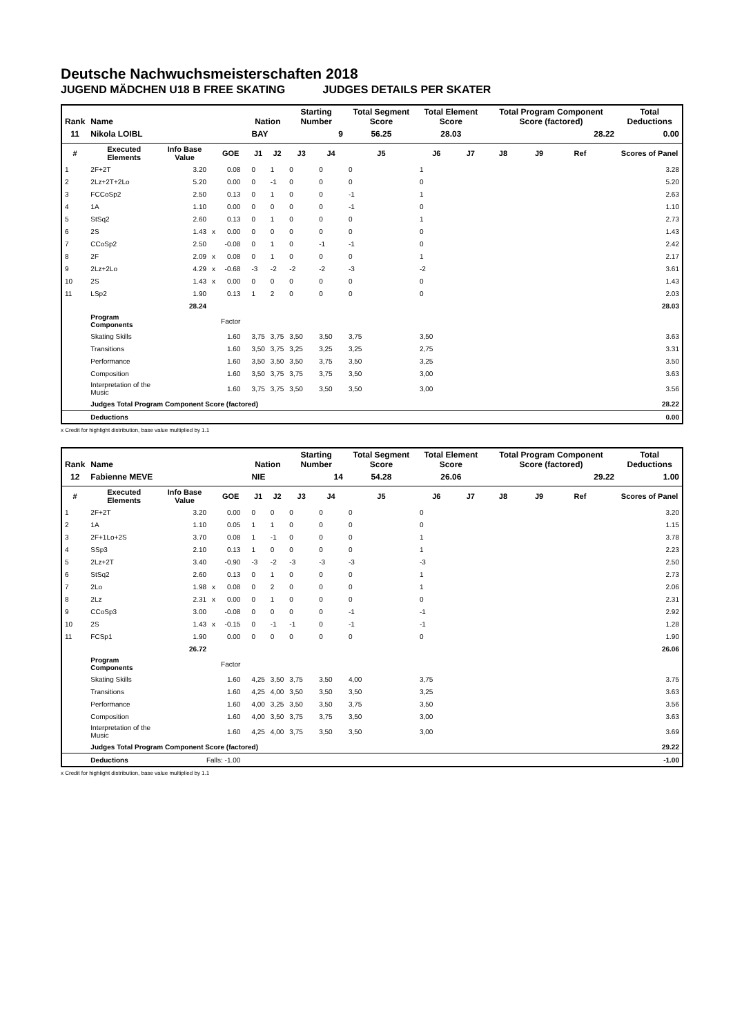Deutsche Nachwuchsmeisterschaften 2018
JUGEND MÄDCHEN U18 B FREE SKATING JUDGES DETAILS PER SKATER
| Rank | Name | | | | | Nation | | Starting Number | | Total Segment Score | Total Element Score | | Total Program Component Score (factored) | | | | Total Deductions |
| --- | --- | --- | --- | --- | --- | --- | --- | --- | --- | --- | --- | --- | --- | --- | --- | --- | --- |
| 11 | Nikola LOIBL | | | | | BAY | | 9 | | 56.25 | 28.03 | | 28.22 | | | | 0.00 |
| # | Executed Elements | Info Base Value | | GOE | | J1 | J2 | J3 | J4 | J5 | J6 | J7 | J8 | J9 | Ref | | Scores of Panel |
| 1 | 2F+2T | 3.20 | | 0.08 | | 0 | 1 | 0 | 0 | 0 | 1 | | | | | | 3.28 |
| 2 | 2Lz+2T+2Lo | 5.20 | | 0.00 | | 0 | -1 | 0 | 0 | 0 | 0 | | | | | | 5.20 |
| 3 | FCCoSp2 | 2.50 | | 0.13 | | 0 | 1 | 0 | 0 | -1 | 1 | | | | | | 2.63 |
| 4 | 1A | 1.10 | | 0.00 | | 0 | 0 | 0 | 0 | -1 | 0 | | | | | | 1.10 |
| 5 | StSq2 | 2.60 | | 0.13 | | 0 | 1 | 0 | 0 | 0 | 1 | | | | | | 2.73 |
| 6 | 2S | 1.43 | x | 0.00 | | 0 | 0 | 0 | 0 | 0 | 0 | | | | | | 1.43 |
| 7 | CCoSp2 | 2.50 | | -0.08 | | 0 | 1 | 0 | -1 | -1 | 0 | | | | | | 2.42 |
| 8 | 2F | 2.09 | x | 0.08 | | 0 | 1 | 0 | 0 | 0 | 1 | | | | | | 2.17 |
| 9 | 2Lz+2Lo | 4.29 | x | -0.68 | | -3 | -2 | -2 | -2 | -3 | -2 | | | | | | 3.61 |
| 10 | 2S | 1.43 | x | 0.00 | | 0 | 0 | 0 | 0 | 0 | 0 | | | | | | 1.43 |
| 11 | LSp2 | 1.90 | | 0.13 | | 1 | 2 | 0 | 0 | 0 | 0 | | | | | | 2.03 |
| | | 28.24 | | | | | | | | | | | | | | | 28.03 |
| | Program Components | | | Factor | | | | | | | | | | | | | |
| | Skating Skills | | | 1.60 | | 3,75 | 3,75 | 3,50 | 3,50 | 3,75 | 3,50 | | | | | | 3.63 |
| | Transitions | | | 1.60 | | 3,50 | 3,75 | 3,25 | 3,25 | 3,25 | 2,75 | | | | | | 3.31 |
| | Performance | | | 1.60 | | 3,50 | 3,50 | 3,50 | 3,75 | 3,50 | 3,25 | | | | | | 3.50 |
| | Composition | | | 1.60 | | 3,50 | 3,75 | 3,75 | 3,75 | 3,50 | 3,00 | | | | | | 3.63 |
| | Interpretation of the Music | | | 1.60 | | 3,75 | 3,75 | 3,50 | 3,50 | 3,50 | 3,00 | | | | | | 3.56 |
| | Judges Total Program Component Score (factored) | | | | | | | | | | | | | | | | 28.22 |
| | Deductions | | | | | | | | | | | | | | | | 0.00 |
x Credit for highlight distribution, base value multiplied by 1.1
| Rank | Name | | | | | Nation | | Starting Number | | Total Segment Score | Total Element Score | | Total Program Component Score (factored) | | | | Total Deductions |
| --- | --- | --- | --- | --- | --- | --- | --- | --- | --- | --- | --- | --- | --- | --- | --- | --- | --- |
| 12 | Fabienne MEVE | | | | | NIE | | 14 | | 54.28 | 26.06 | | 29.22 | | | | 1.00 |
| # | Executed Elements | Info Base Value | | GOE | | J1 | J2 | J3 | J4 | J5 | J6 | J7 | J8 | J9 | Ref | | Scores of Panel |
| 1 | 2F+2T | 3.20 | | 0.00 | | 0 | 0 | 0 | 0 | 0 | 0 | | | | | | 3.20 |
| 2 | 1A | 1.10 | | 0.05 | | 1 | 1 | 0 | 0 | 0 | 0 | | | | | | 1.15 |
| 3 | 2F+1Lo+2S | 3.70 | | 0.08 | | 1 | -1 | 0 | 0 | 0 | 1 | | | | | | 3.78 |
| 4 | SSp3 | 2.10 | | 0.13 | | 1 | 0 | 0 | 0 | 0 | 1 | | | | | | 2.23 |
| 5 | 2Lz+2T | 3.40 | | -0.90 | | -3 | -2 | -3 | -3 | -3 | -3 | | | | | | 2.50 |
| 6 | StSq2 | 2.60 | | 0.13 | | 0 | 1 | 0 | 0 | 0 | 1 | | | | | | 2.73 |
| 7 | 2Lo | 1.98 | x | 0.08 | | 0 | 2 | 0 | 0 | 0 | 1 | | | | | | 2.06 |
| 8 | 2Lz | 2.31 | x | 0.00 | | 0 | 1 | 0 | 0 | 0 | 0 | | | | | | 2.31 |
| 9 | CCoSp3 | 3.00 | | -0.08 | | 0 | 0 | 0 | 0 | -1 | -1 | | | | | | 2.92 |
| 10 | 2S | 1.43 | x | -0.15 | | 0 | -1 | -1 | 0 | -1 | -1 | | | | | | 1.28 |
| 11 | FCSp1 | 1.90 | | 0.00 | | 0 | 0 | 0 | 0 | 0 | 0 | | | | | | 1.90 |
| | | 26.72 | | | | | | | | | | | | | | | 26.06 |
| | Program Components | | | Factor | | | | | | | | | | | | | |
| | Skating Skills | | | 1.60 | | 4,25 | 3,50 | 3,75 | 3,50 | 4,00 | 3,75 | | | | | | 3.75 |
| | Transitions | | | 1.60 | | 4,25 | 4,00 | 3,50 | 3,50 | 3,50 | 3,25 | | | | | | 3.63 |
| | Performance | | | 1.60 | | 4,00 | 3,25 | 3,50 | 3,50 | 3,75 | 3,50 | | | | | | 3.56 |
| | Composition | | | 1.60 | | 4,00 | 3,50 | 3,75 | 3,75 | 3,50 | 3,00 | | | | | | 3.63 |
| | Interpretation of the Music | | | 1.60 | | 4,25 | 4,00 | 3,75 | 3,50 | 3,50 | 3,00 | | | | | | 3.69 |
| | Judges Total Program Component Score (factored) | | | | | | | | | | | | | | | | 29.22 |
| | Deductions | Falls: -1.00 | | | | | | | | | | | | | | | -1.00 |
x Credit for highlight distribution, base value multiplied by 1.1